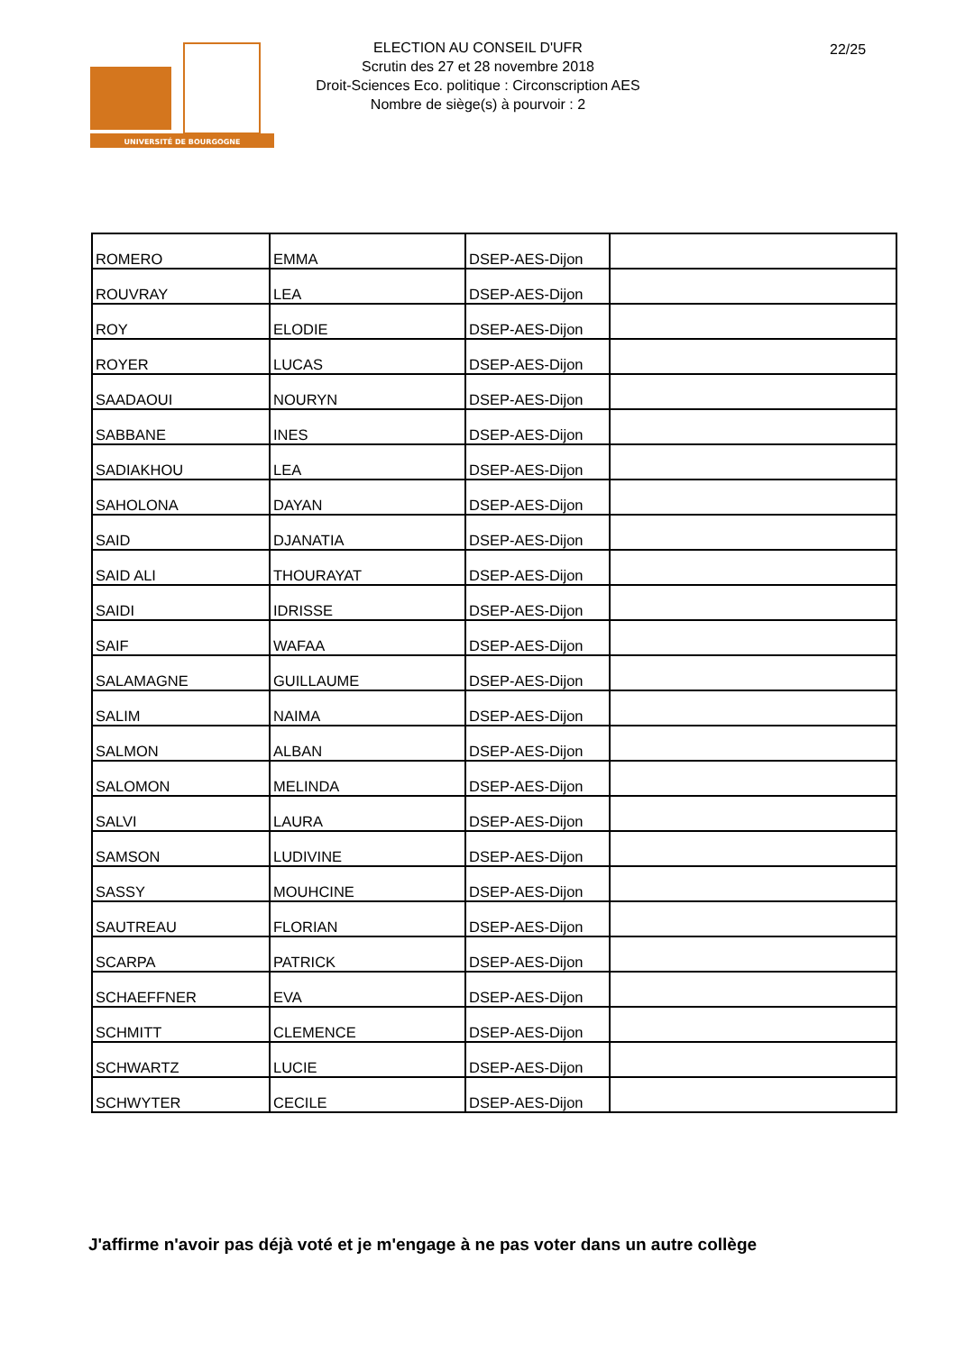UNIVERSITÉ DE BOURGOGNE
ELECTION AU CONSEIL D'UFR
Scrutin des 27 et 28 novembre 2018
Droit-Sciences Eco. politique : Circonscription AES
Nombre de siège(s) à pourvoir : 2
22/25
| ROMERO | EMMA | DSEP-AES-Dijon | |
| ROUVRAY | LEA | DSEP-AES-Dijon | |
| ROY | ELODIE | DSEP-AES-Dijon | |
| ROYER | LUCAS | DSEP-AES-Dijon | |
| SAADAOUI | NOURYN | DSEP-AES-Dijon | |
| SABBANE | INES | DSEP-AES-Dijon | |
| SADIAKHOU | LEA | DSEP-AES-Dijon | |
| SAHOLONA | DAYAN | DSEP-AES-Dijon | |
| SAID | DJANATIA | DSEP-AES-Dijon | |
| SAID ALI | THOURAYAT | DSEP-AES-Dijon | |
| SAIDI | IDRISSE | DSEP-AES-Dijon | |
| SAIF | WAFAA | DSEP-AES-Dijon | |
| SALAMAGNE | GUILLAUME | DSEP-AES-Dijon | |
| SALIM | NAIMA | DSEP-AES-Dijon | |
| SALMON | ALBAN | DSEP-AES-Dijon | |
| SALOMON | MELINDA | DSEP-AES-Dijon | |
| SALVI | LAURA | DSEP-AES-Dijon | |
| SAMSON | LUDIVINE | DSEP-AES-Dijon | |
| SASSY | MOUHCINE | DSEP-AES-Dijon | |
| SAUTREAU | FLORIAN | DSEP-AES-Dijon | |
| SCARPA | PATRICK | DSEP-AES-Dijon | |
| SCHAEFFNER | EVA | DSEP-AES-Dijon | |
| SCHMITT | CLEMENCE | DSEP-AES-Dijon | |
| SCHWARTZ | LUCIE | DSEP-AES-Dijon | |
| SCHWYTER | CECILE | DSEP-AES-Dijon | |
J'affirme n'avoir pas déjà voté et je m'engage à ne pas voter dans un autre collège